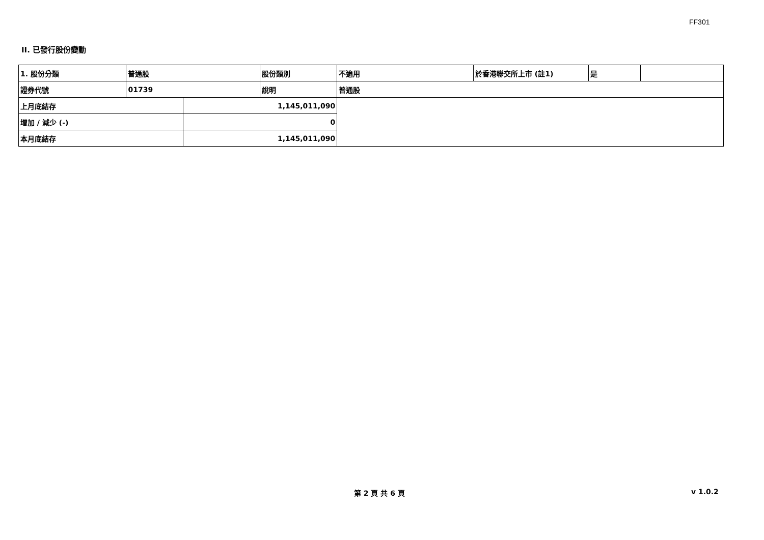FF301
II. 已發行股份變動
| 1. 股份分類 | 普通股 | | 股份類別 | 不適用 | 於香港聯交所上市 (註1) | 是 | |
| 證券代號 | 01739 | | 說明 | 普通股 | | | |
| 上月底結存 | | 1,145,011,090 | | | | | |
| 增加 / 減少 (-) | | 0 | | | | | |
| 本月底結存 | | 1,145,011,090 | | | | | |
第 2 頁 共 6 頁 v 1.0.2